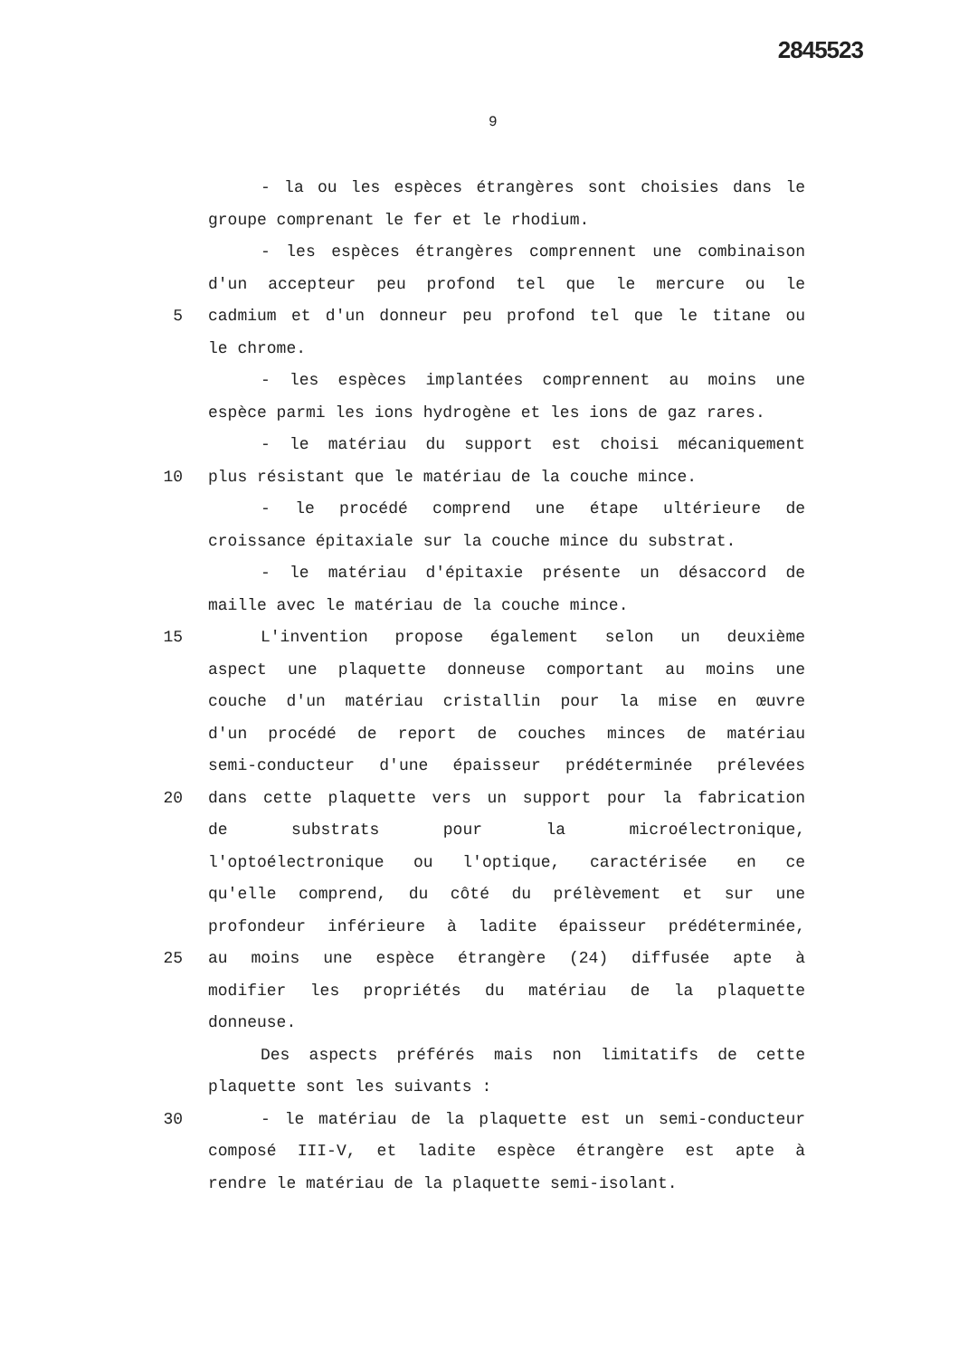2845523
9
- la ou les espèces étrangères sont choisies dans le
groupe comprenant le fer et le rhodium.
- les espèces étrangères comprennent une combinaison
d'un accepteur peu profond tel que le mercure ou le
5 cadmium et d'un donneur peu profond tel que le titane ou
le chrome.
- les espèces implantées comprennent au moins une
espèce parmi les ions hydrogène et les ions de gaz rares.
- le matériau du support est choisi mécaniquement
10 plus résistant que le matériau de la couche mince.
- le procédé comprend une étape ultérieure de
croissance épitaxiale sur la couche mince du substrat.
- le matériau d'épitaxie présente un désaccord de
maille avec le matériau de la couche mince.
15 L'invention propose également selon un deuxième
aspect une plaquette donneuse comportant au moins une
couche d'un matériau cristallin pour la mise en œuvre
d'un procédé de report de couches minces de matériau
semi-conducteur d'une épaisseur prédéterminée prélevées
20 dans cette plaquette vers un support pour la fabrication
de substrats pour la microélectronique,
l'optoélectronique ou l'optique, caractérisée en ce
qu'elle comprend, du côté du prélèvement et sur une
profondeur inférieure à ladite épaisseur prédéterminée,
25 au moins une espèce étrangère (24) diffusée apte à
modifier les propriétés du matériau de la plaquette
donneuse.
Des aspects préférés mais non limitatifs de cette
plaquette sont les suivants :
30 - le matériau de la plaquette est un semi-conducteur
composé III-V, et ladite espèce étrangère est apte à
rendre le matériau de la plaquette semi-isolant.